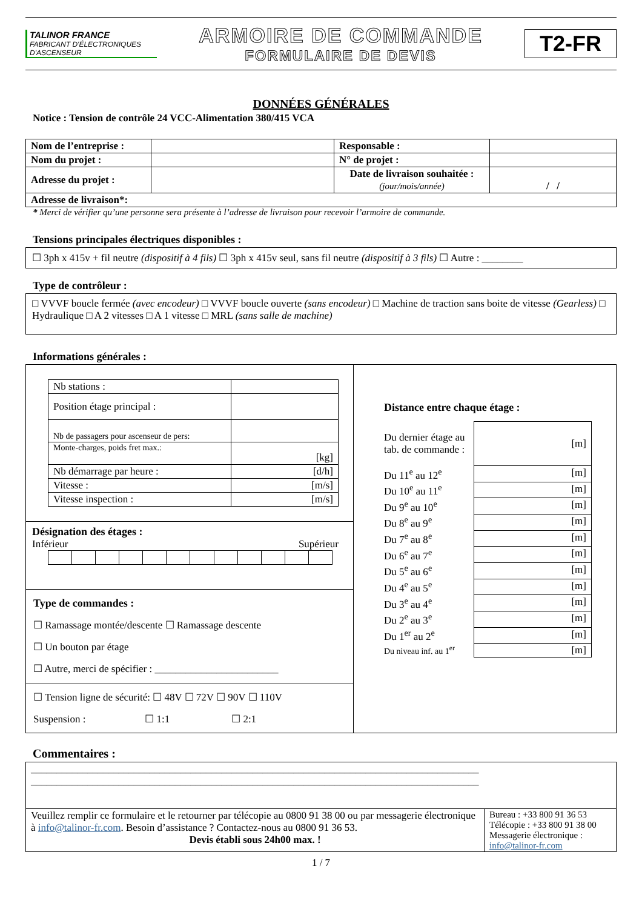TALINOR FRANCE
FABRICANT D'ÉLECTRONIQUES D'ASCENSEUR
ARMOIRE DE COMMANDE
FORMULAIRE DE DEVIS
T2-FR
DONNÉES GÉNÉRALES
Notice : Tension de contrôle 24 VCC-Alimentation 380/415 VCA
| Nom de l’entreprise : | | Responsable : | |
| Nom du projet : | | N° de projet : | |
| Adresse du projet : | | Date de livraison souhaitée : (jour/mois/année) | / / |
| Adresse de livraison*: | | | |
* Merci de vérifier qu’une personne sera présente à l’adresse de livraison pour recevoir l’armoire de commande.
Tensions principales électriques disponibles :
☐ 3ph x 415v + fil neutre (dispositif à 4 fils) ☐ 3ph x 415v seul, sans fil neutre (dispositif à 3 fils) ☐ Autre : ________
Type de contrôleur :
□ VVVF boucle fermée (avec encodeur) □ VVVF boucle ouverte (sans encodeur) □ Machine de traction sans boite de vitesse (Gearless) □ Hydraulique □ A 2 vitesses □ A 1 vitesse □ MRL (sans salle de machine)
Informations générales :
| / Nb stations : / / / Position étage principal : / / / Nb de passagers pour ascenseur de pers: / / / Monte-charges, poids fret max.: / [kg] / / Nb démarrage par heure : / [d/h] / / Vitesse : / [m/s] / / Vitesse inspection : / [m/s] / Désignation des étages : Inférieur Supérieur Type de commandes : ☐ Ramassage montée/descente ☐ Ramassage descente ☐ Un bouton par étage ☐ Autre, merci de spécifier : ________________________ ☐ Tension ligne de sécurité: ☐ 48V ☐ 72V ☐ 90V ☐ 110V Suspension : ☐ 1:1 ☐ 2:1 | Distance entre chaque étage : / Du dernier étage au tab. de commande : / [m] / / Du 11<sup>e</sup> au 12<sup>e</sup> / [m] / / Du 10<sup>e</sup> au 11<sup>e</sup> / [m] / / Du 9<sup>e</sup> au 10<sup>e</sup> / [m] / / Du 8<sup>e</sup> au 9<sup>e</sup> / [m] / / Du 7<sup>e</sup> au 8<sup>e</sup> / [m] / / Du 6<sup>e</sup> au 7<sup>e</sup> / [m] / / Du 5<sup>e</sup> au 6<sup>e</sup> / [m] / / Du 4<sup>e</sup> au 5<sup>e</sup> / [m] / / Du 3<sup>e</sup> au 4<sup>e</sup> / [m] / / Du 2<sup>e</sup> au 3<sup>e</sup> / [m] / / Du 1<sup>er</sup> au 2<sup>e</sup> / [m] / / Du niveau inf. au 1<sup>er</sup> / [m] / |
Commentaires :
| _______________________________________________________________________________________ _______________________________________________________________________________________ | |
| Veuillez remplir ce formulaire et le retourner par télécopie au 0800 91 38 00 ou par messagerie électronique à info@talinor-fr.com . Besoin d’assistance ? Contactez-nous au 0800 91 36 53. Devis établi sous 24h00 max. ! | Bureau : +33 800 91 36 53 Télécopie : +33 800 91 38 00 Messagerie électronique : info@talinor-fr.com |
1 / 7